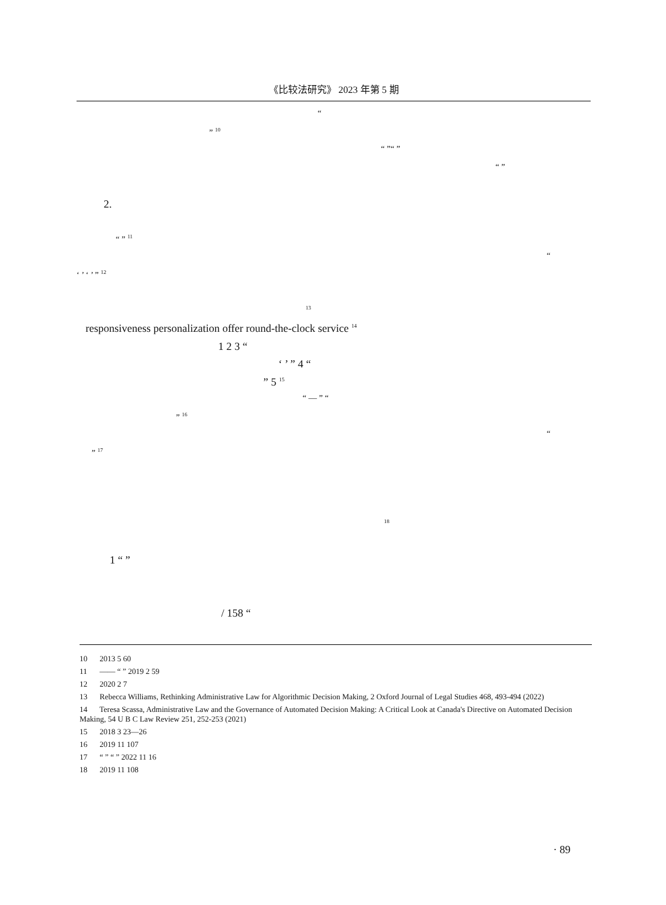《比较法研究》 2023 年第 5 期
“
” <sup>10</sup> “ ”“ ” “ ”
2. “ ” <sup>11</sup> “
‘ ’ ‘ ’ ” <sup>12</sup> <sup>13</sup>
responsiveness personalization offer round-the-clock service <sup>14</sup>
1 2 3 “ ‘ ’ ” 4 “
” 5 <sup>15</sup> “ — ” “
” <sup>16</sup> “
” <sup>17</sup> <sup>18</sup>
1 “ ” / 158 “
10 2013 5 60
11 —— “ ” 2019 2 59
12 2020 2 7
13 Rebecca Williams, Rethinking Administrative Law for Algorithmic Decision Making, 2 Oxford Journal of Legal Studies 468, 493-494 (2022)
14 Teresa Scassa, Administrative Law and the Governance of Automated Decision Making: A Critical Look at Canada's Directive on Automated Decision Making, 54 U B C Law Review 251, 252-253 (2021)
15 2018 3 23—26
16 2019 11 107
17 “ ” “ ” 2022 11 16
18 2019 11 108
· 89